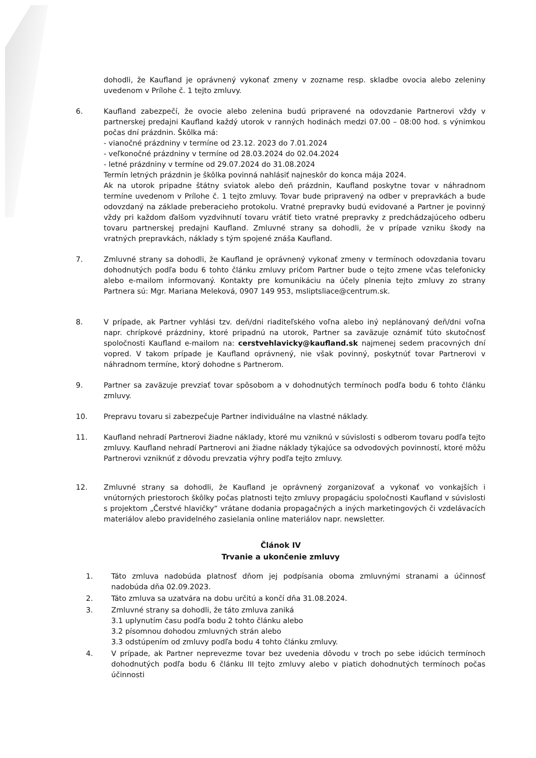dohodli, že Kaufland je oprávnený vykonať zmeny v zozname resp. skladbe ovocia alebo zeleniny uvedenom v Prílohe č. 1 tejto zmluvy.
6. Kaufland zabezpečí, že ovocie alebo zelenina budú pripravené na odovzdanie Partnerovi vždy v partnerskej predajni Kaufland každý utorok v ranných hodinách medzi 07.00 – 08:00 hod. s výnimkou počas dní prázdnin. Škôlka má:
- vianočné prázdniny v termíne od 23.12. 2023 do 7.01.2024
- veľkonočné prázdniny v termíne od 28.03.2024 do 02.04.2024
- letné prázdniny v termíne od 29.07.2024 do 31.08.2024
Termín letných prázdnin je škôlka povinná nahlásiť najneskôr do konca mája 2024.
Ak na utorok pripadne štátny sviatok alebo deň prázdnin, Kaufland poskytne tovar v náhradnom termíne uvedenom v Prílohe č. 1 tejto zmluvy. Tovar bude pripravený na odber v prepravkách a bude odovzdaný na základe preberacieho protokolu. Vratné prepravky budú evidované a Partner je povinný vždy pri každom ďalšom vyzdvihnutí tovaru vrátiť tieto vratné prepravky z predchádzajúceho odberu tovaru partnerskej predajni Kaufland. Zmluvné strany sa dohodli, že v prípade vzniku škody na vratných prepravkách, náklady s tým spojené znáša Kaufland.
7. Zmluvné strany sa dohodli, že Kaufland je oprávnený vykonať zmeny v termínoch odovzdania tovaru dohodnutých podľa bodu 6 tohto článku zmluvy pričom Partner bude o tejto zmene včas telefonicky alebo e-mailom informovaný. Kontakty pre komunikáciu na účely plnenia tejto zmluvy zo strany Partnera sú: Mgr. Mariana Meleková, 0907 149 953, msliptsliace@centrum.sk.
8. V prípade, ak Partner vyhlási tzv. deň/dni riaditeľského voľna alebo iný neplánovaný deň/dni voľna napr. chrípkové prázdniny, ktoré pripadnú na utorok, Partner sa zaväzuje oznámiť túto skutočnosť spoločnosti Kaufland e-mailom na: cerstvehlavicky@kaufland.sk najmenej sedem pracovných dní vopred. V takom prípade je Kaufland oprávnený, nie však povinný, poskytnúť tovar Partnerovi v náhradnom termíne, ktorý dohodne s Partnerom.
9. Partner sa zaväzuje prevziať tovar spôsobom a v dohodnutých termínoch podľa bodu 6 tohto článku zmluvy.
10. Prepravu tovaru si zabezpečuje Partner individuálne na vlastné náklady.
11. Kaufland nehradí Partnerovi žiadne náklady, ktoré mu vzniknú v súvislosti s odberom tovaru podľa tejto zmluvy. Kaufland nehradí Partnerovi ani žiadne náklady týkajúce sa odvodových povinností, ktoré môžu Partnerovi vzniknúť z dôvodu prevzatia výhry podľa tejto zmluvy.
12. Zmluvné strany sa dohodli, že Kaufland je oprávnený zorganizovať a vykonať vo vonkajších i vnútorných priestoroch škôlky počas platnosti tejto zmluvy propagáciu spoločnosti Kaufland v súvislosti s projektom „Čerstvé hlavičky“ vrátane dodania propagačných a iných marketingových či vzdelávacích materiálov alebo pravidelného zasielania online materiálov napr. newsletter.
Článok IV
Trvanie a ukončenie zmluvy
1. Táto zmluva nadobúda platnosť dňom jej podpísania oboma zmluvnými stranami a účinnosť nadobúda dňa 02.09.2023.
2. Táto zmluva sa uzatvára na dobu určitú a končí dňa 31.08.2024.
3. Zmluvné strany sa dohodli, že táto zmluva zaniká
3.1 uplynutím času podľa bodu 2 tohto článku alebo
3.2 písomnou dohodou zmluvných strán alebo
3.3 odstúpením od zmluvy podľa bodu 4 tohto článku zmluvy.
4. V prípade, ak Partner neprevezme tovar bez uvedenia dôvodu v troch po sebe idúcich termínoch dohodnutých podľa bodu 6 článku III tejto zmluvy alebo v piatich dohodnutých termínoch počas účinnosti